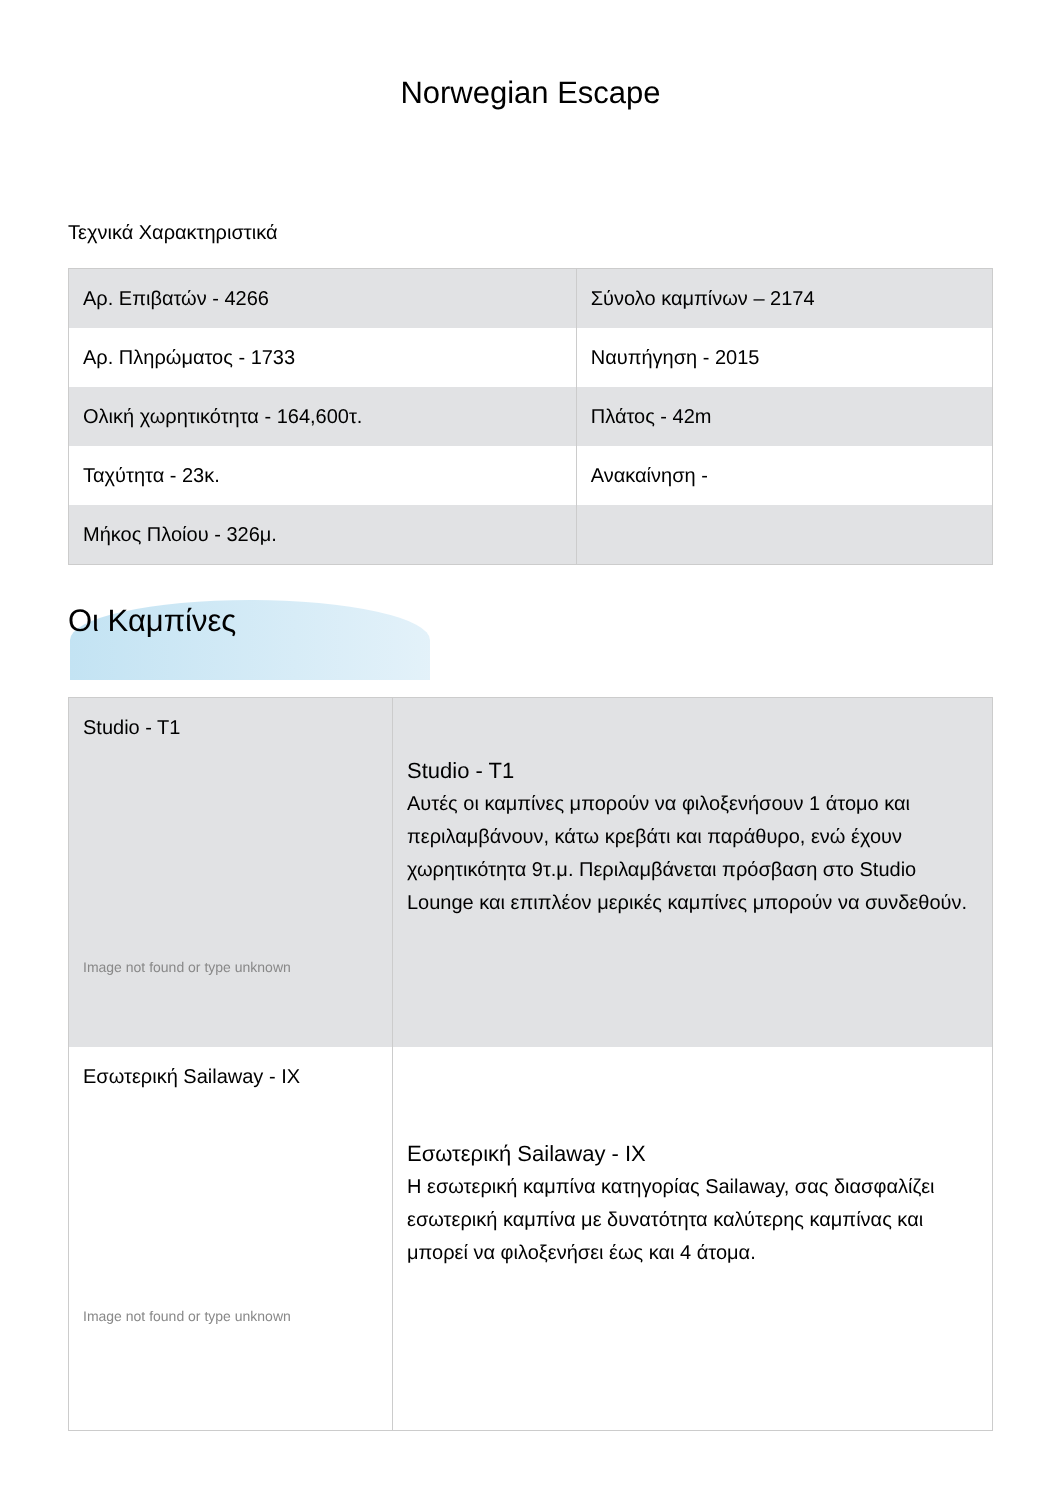Norwegian Escape
Τεχνικά Χαρακτηριστικά
| Αρ. Επιβατών - 4266 | Σύνολο καμπίνων – 2174 |
| Αρ. Πληρώματος - 1733 | Ναυπήγηση - 2015 |
| Ολική χωρητικότητα - 164,600τ. | Πλάτος - 42m |
| Ταχύτητα - 23κ. | Ανακαίνηση - |
| Μήκος Πλοίου - 326μ. | |
Οι Καμπίνες
| Studio - T1 Image not found or type unknown | Studio - T1 Αυτές οι καμπίνες μπορούν να φιλοξενήσουν 1 άτομο και περιλαμβάνουν, κάτω κρεβάτι και παράθυρο, ενώ έχουν χωρητικότητα 9τ.μ. Περιλαμβάνεται πρόσβαση στο Studio Lounge και επιπλέον μερικές καμπίνες μπορούν να συνδεθούν. |
| Εσωτερική Sailaway - IX Image not found or type unknown | Εσωτερική Sailaway - IX Η εσωτερική καμπίνα κατηγορίας Sailaway, σας διασφαλίζει εσωτερική καμπίνα με δυνατότητα καλύτερης καμπίνας και μπορεί να φιλοξενήσει έως και 4 άτομα. |